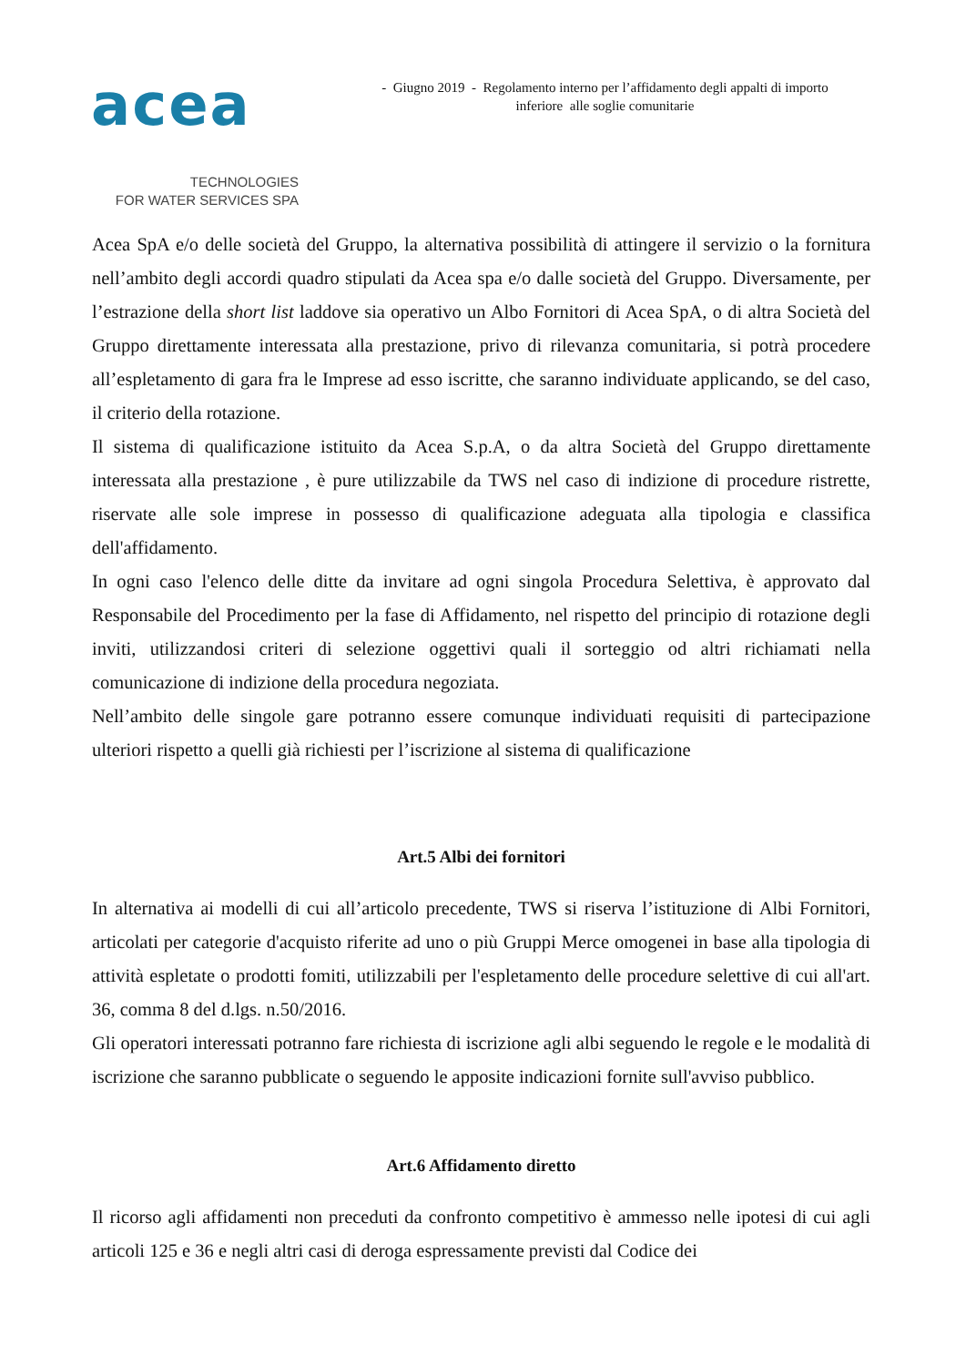acea
TECHNOLOGIES
FOR WATER SERVICES SPA
- Giugno 2019 - Regolamento interno per l’affidamento degli appalti di importo
inferiore alle soglie comunitarie
Acea SpA e/o delle società del Gruppo, la alternativa possibilità di attingere il servizio o la fornitura nell’ambito degli accordi quadro stipulati da Acea spa e/o dalle società del Gruppo. Diversamente, per l’estrazione della short list laddove sia operativo un Albo Fornitori di Acea SpA, o di altra Società del Gruppo direttamente interessata alla prestazione, privo di rilevanza comunitaria, si potrà procedere all’espletamento di gara fra le Imprese ad esso iscritte, che saranno individuate applicando, se del caso, il criterio della rotazione.
Il sistema di qualificazione istituito da Acea S.p.A, o da altra Società del Gruppo direttamente interessata alla prestazione , è pure utilizzabile da TWS nel caso di indizione di procedure ristrette, riservate alle sole imprese in possesso di qualificazione adeguata alla tipologia e classifica dell'affidamento.
In ogni caso l'elenco delle ditte da invitare ad ogni singola Procedura Selettiva, è approvato dal Responsabile del Procedimento per la fase di Affidamento, nel rispetto del principio di rotazione degli inviti, utilizzandosi criteri di selezione oggettivi quali il sorteggio od altri richiamati nella comunicazione di indizione della procedura negoziata.
Nell’ambito delle singole gare potranno essere comunque individuati requisiti di partecipazione ulteriori rispetto a quelli già richiesti per l’iscrizione al sistema di qualificazione
Art.5 Albi dei fornitori
In alternativa ai modelli di cui all’articolo precedente, TWS si riserva l’istituzione di Albi Fornitori, articolati per categorie d'acquisto riferite ad uno o più Gruppi Merce omogenei in base alla tipologia di attività espletate o prodotti fomiti, utilizzabili per l'espletamento delle procedure selettive di cui all'art. 36, comma 8 del d.lgs. n.50/2016.
Gli operatori interessati potranno fare richiesta di iscrizione agli albi seguendo le regole e le modalità di iscrizione che saranno pubblicate o seguendo le apposite indicazioni fornite sull'avviso pubblico.
Art.6 Affidamento diretto
Il ricorso agli affidamenti non preceduti da confronto competitivo è ammesso nelle ipotesi di cui agli articoli 125 e 36 e negli altri casi di deroga espressamente previsti dal Codice dei